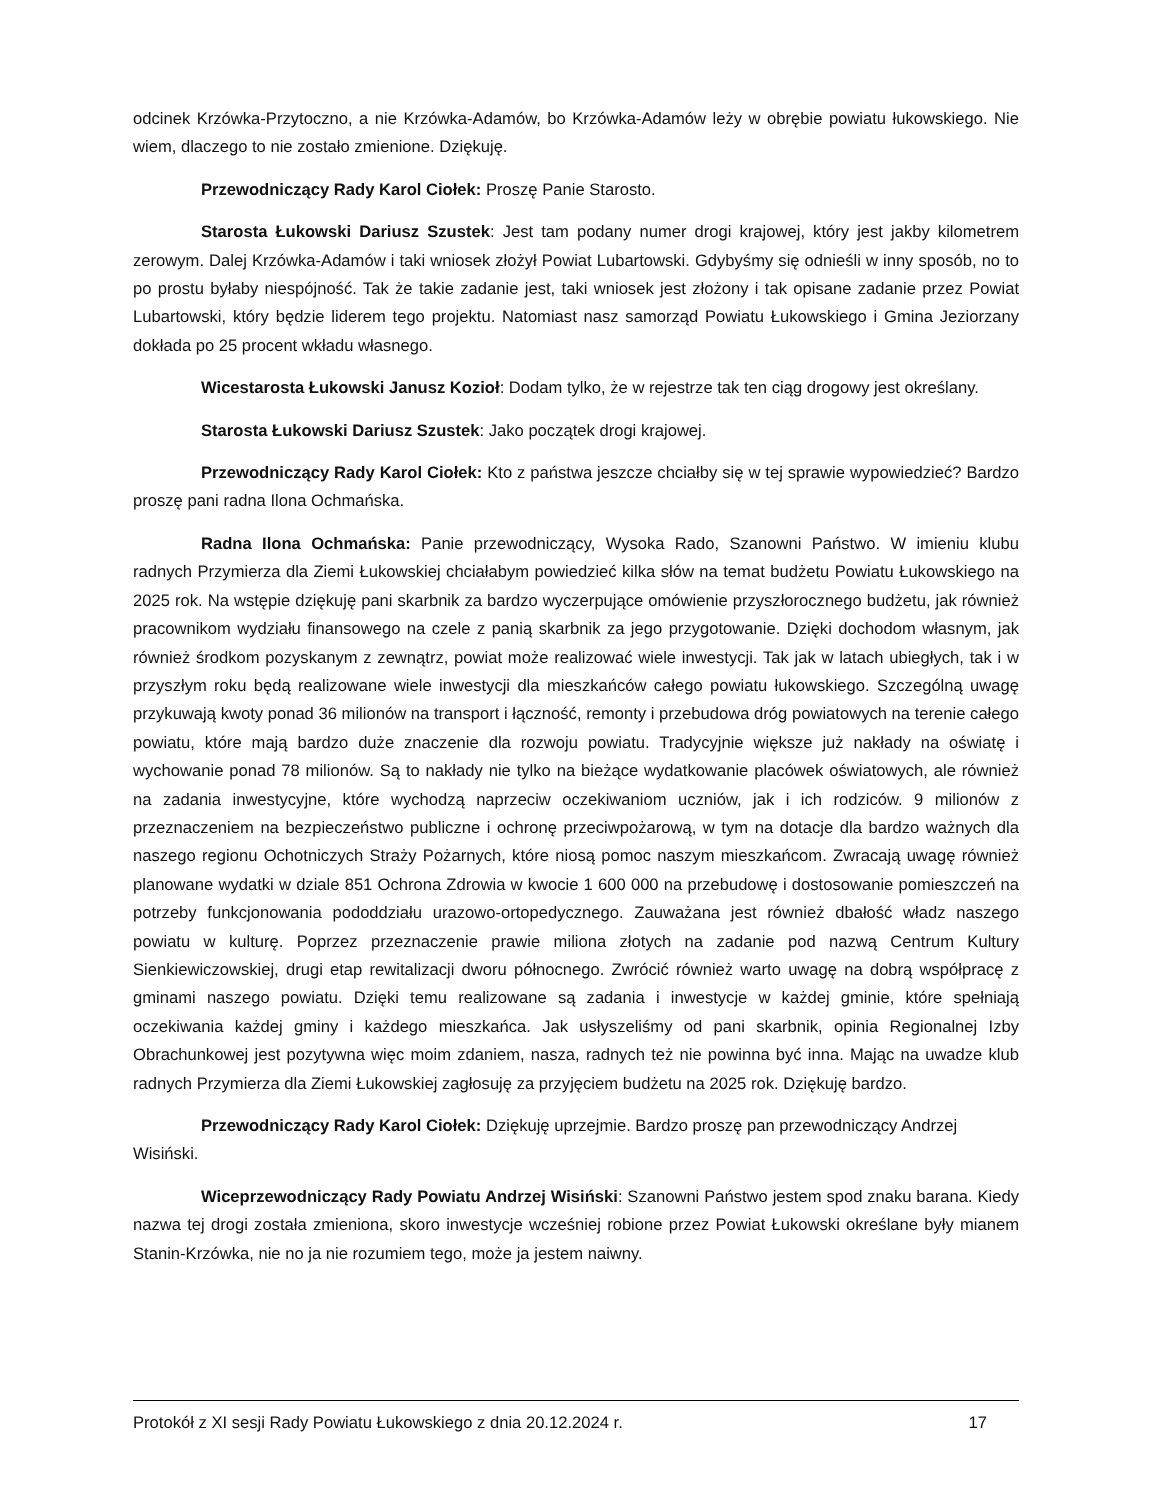odcinek Krzówka-Przytoczno, a nie Krzówka-Adamów, bo Krzówka-Adamów leży w obrębie powiatu łukowskiego. Nie wiem, dlaczego to nie zostało zmienione. Dziękuję.
Przewodniczący Rady Karol Ciołek: Proszę Panie Starosto.
Starosta Łukowski Dariusz Szustek: Jest tam podany numer drogi krajowej, który jest jakby kilometrem zerowym. Dalej Krzówka-Adamów i taki wniosek złożył Powiat Lubartowski. Gdybyśmy się odnieśli w inny sposób, no to po prostu byłaby niespójność. Tak że takie zadanie jest, taki wniosek jest złożony i tak opisane zadanie przez Powiat Lubartowski, który będzie liderem tego projektu. Natomiast nasz samorząd Powiatu Łukowskiego i Gmina Jeziorzany dokłada po 25 procent wkładu własnego.
Wicestarosta Łukowski Janusz Kozioł: Dodam tylko, że w rejestrze tak ten ciąg drogowy jest określany.
Starosta Łukowski Dariusz Szustek: Jako początek drogi krajowej.
Przewodniczący Rady Karol Ciołek: Kto z państwa jeszcze chciałby się w tej sprawie wypowiedzieć? Bardzo proszę pani radna Ilona Ochmańska.
Radna Ilona Ochmańska: Panie przewodniczący, Wysoka Rado, Szanowni Państwo. W imieniu klubu radnych Przymierza dla Ziemi Łukowskiej chciałabym powiedzieć kilka słów na temat budżetu Powiatu Łukowskiego na 2025 rok. Na wstępie dziękuję pani skarbnik za bardzo wyczerpujące omówienie przyszłorocznego budżetu, jak również pracownikom wydziału finansowego na czele z panią skarbnik za jego przygotowanie. Dzięki dochodom własnym, jak również środkom pozyskanym z zewnątrz, powiat może realizować wiele inwestycji. Tak jak w latach ubiegłych, tak i w przyszłym roku będą realizowane wiele inwestycji dla mieszkańców całego powiatu łukowskiego. Szczególną uwagę przykuwają kwoty ponad 36 milionów na transport i łączność, remonty i przebudowa dróg powiatowych na terenie całego powiatu, które mają bardzo duże znaczenie dla rozwoju powiatu. Tradycyjnie większe już nakłady na oświatę i wychowanie ponad 78 milionów. Są to nakłady nie tylko na bieżące wydatkowanie placówek oświatowych, ale również na zadania inwestycyjne, które wychodzą naprzeciw oczekiwaniom uczniów, jak i ich rodziców. 9 milionów z przeznaczeniem na bezpieczeństwo publiczne i ochronę przeciwpożarową, w tym na dotacje dla bardzo ważnych dla naszego regionu Ochotniczych Straży Pożarnych, które niosą pomoc naszym mieszkańcom. Zwracają uwagę również planowane wydatki w dziale 851 Ochrona Zdrowia w kwocie 1 600 000 na przebudowę i dostosowanie pomieszczeń na potrzeby funkcjonowania pododdziału urazowo-ortopedycznego. Zauważana jest również dbałość władz naszego powiatu w kulturę. Poprzez przeznaczenie prawie miliona złotych na zadanie pod nazwą Centrum Kultury Sienkiewiczowskiej, drugi etap rewitalizacji dworu północnego. Zwrócić również warto uwagę na dobrą współpracę z gminami naszego powiatu. Dzięki temu realizowane są zadania i inwestycje w każdej gminie, które spełniają oczekiwania każdej gminy i każdego mieszkańca. Jak usłyszeliśmy od pani skarbnik, opinia Regionalnej Izby Obrachunkowej jest pozytywna więc moim zdaniem, nasza, radnych też nie powinna być inna. Mając na uwadze klub radnych Przymierza dla Ziemi Łukowskiej zagłosuję za przyjęciem budżetu na 2025 rok. Dziękuję bardzo.
Przewodniczący Rady Karol Ciołek: Dziękuję uprzejmie. Bardzo proszę pan przewodniczący Andrzej Wisiński.
Wiceprzewodniczący Rady Powiatu Andrzej Wisiński: Szanowni Państwo jestem spod znaku barana. Kiedy nazwa tej drogi została zmieniona, skoro inwestycje wcześniej robione przez Powiat Łukowski określane były mianem Stanin-Krzówka, nie no ja nie rozumiem tego, może ja jestem naiwny.
Protokół z XI sesji Rady Powiatu Łukowskiego z dnia 20.12.2024 r. 17